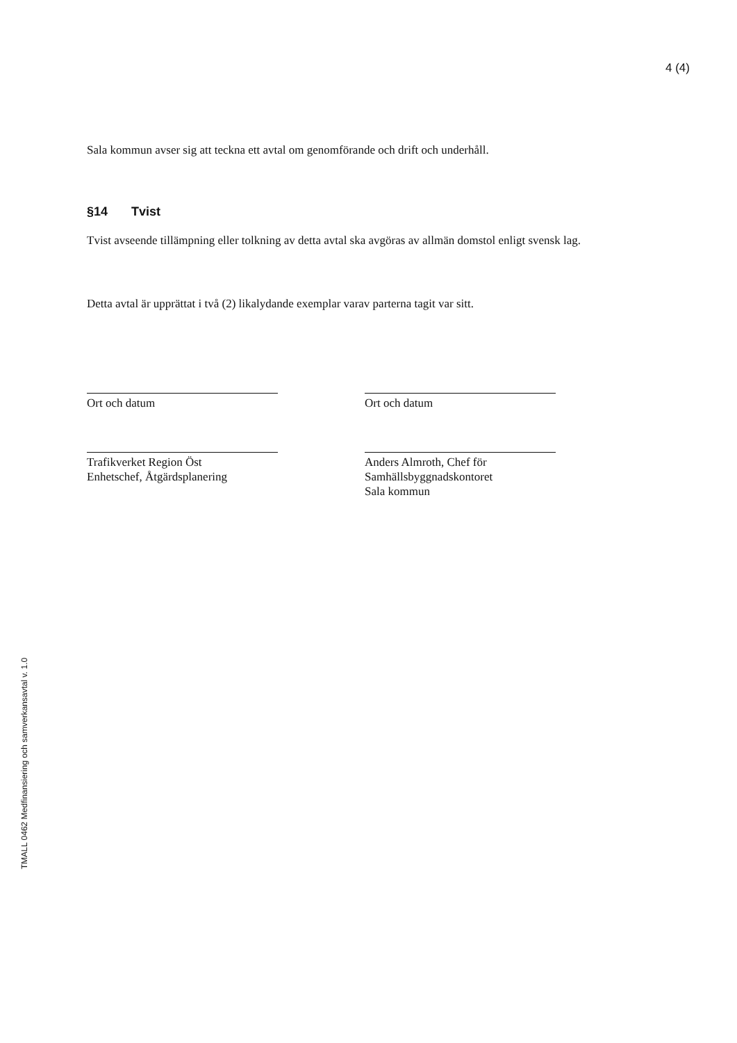4 (4)
Sala kommun avser sig att teckna ett avtal om genomförande och drift och underhåll.
§14 Tvist
Tvist avseende tillämpning eller tolkning av detta avtal ska avgöras av allmän domstol enligt svensk lag.
Detta avtal är upprättat i två (2) likalydande exemplar varav parterna tagit var sitt.
Ort och datum Ort och datum
Trafikverket Region Öst
Enhetschef, Åtgärdsplanering
Anders Almroth, Chef för
Samhällsbyggnadskontoret
Sala kommun
TMALL 0462 Medfinansiering och samverkansavtal v. 1.0